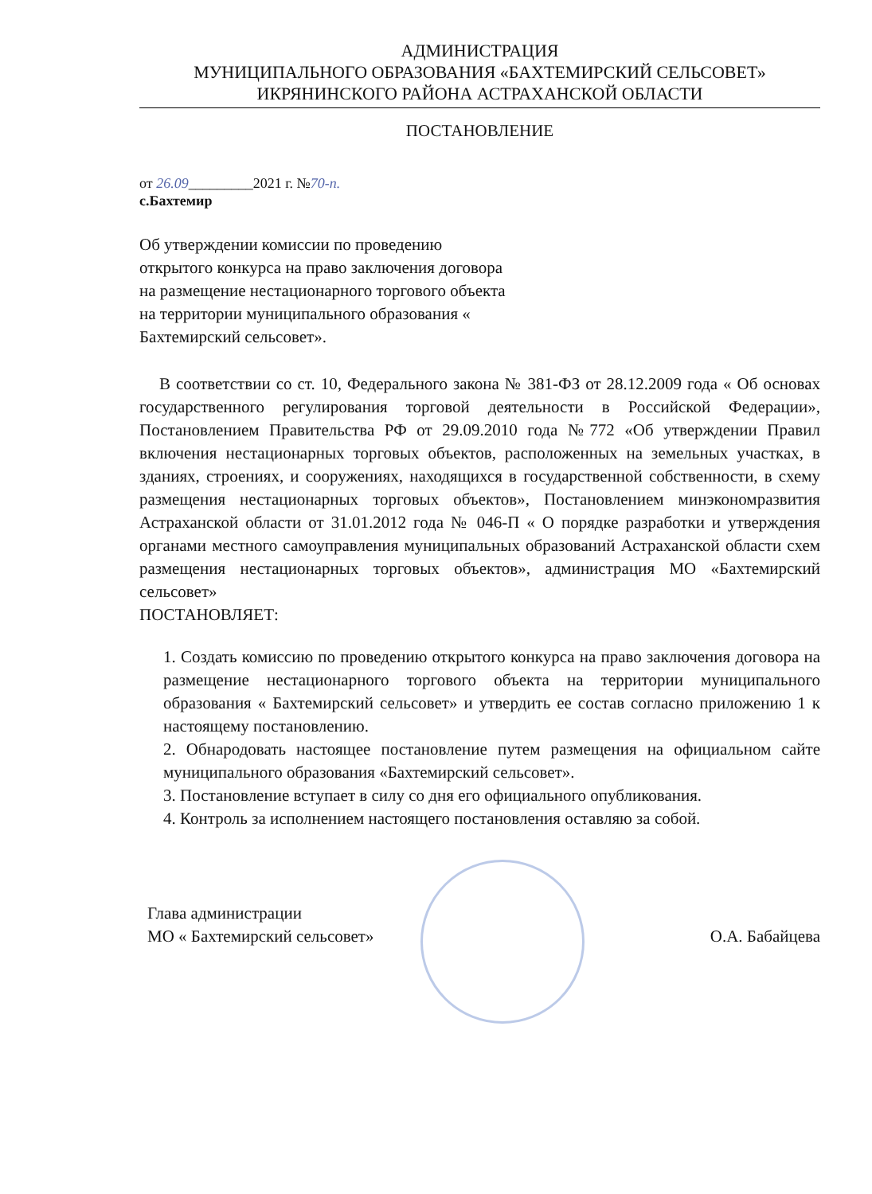АДМИНИСТРАЦИЯ
МУНИЦИПАЛЬНОГО ОБРАЗОВАНИЯ «БАХТЕМИРСКИЙ СЕЛЬСОВЕТ»
ИКРЯНИНСКОГО РАЙОНА АСТРАХАНСКОЙ ОБЛАСТИ
ПОСТАНОВЛЕНИЕ
от 26.09_________2021 г. №70-п.
с.Бахтемир
Об утверждении комиссии по проведению открытого конкурса на право заключения договора на размещение нестационарного торгового объекта на территории муниципального образования « Бахтемирский сельсовет».
В соответствии со ст. 10, Федерального закона № 381-ФЗ от 28.12.2009 года « Об основах государственного регулирования торговой деятельности в Российской Федерации», Постановлением Правительства РФ от 29.09.2010 года №772 «Об утверждении Правил включения нестационарных торговых объектов, расположенных на земельных участках, в зданиях, строениях, и сооружениях, находящихся в государственной собственности, в схему размещения нестационарных торговых объектов», Постановлением минэкономразвития Астраханской области от 31.01.2012 года № 046-П « О порядке разработки и утверждения органами местного самоуправления муниципальных образований Астраханской области схем размещения нестационарных торговых объектов», администрация МО «Бахтемирский сельсовет»
ПОСТАНОВЛЯЕТ:
1. Создать комиссию по проведению открытого конкурса на право заключения договора на размещение нестационарного торгового объекта на территории муниципального образования « Бахтемирский сельсовет» и утвердить ее состав согласно приложению 1 к настоящему постановлению.
2. Обнародовать настоящее постановление путем размещения на официальном сайте муниципального образования «Бахтемирский сельсовет».
3. Постановление вступает в силу со дня его официального опубликования.
4. Контроль за исполнением настоящего постановления оставляю за собой.
Глава администрации
МО « Бахтемирский сельсовет»
О.А. Бабайцева